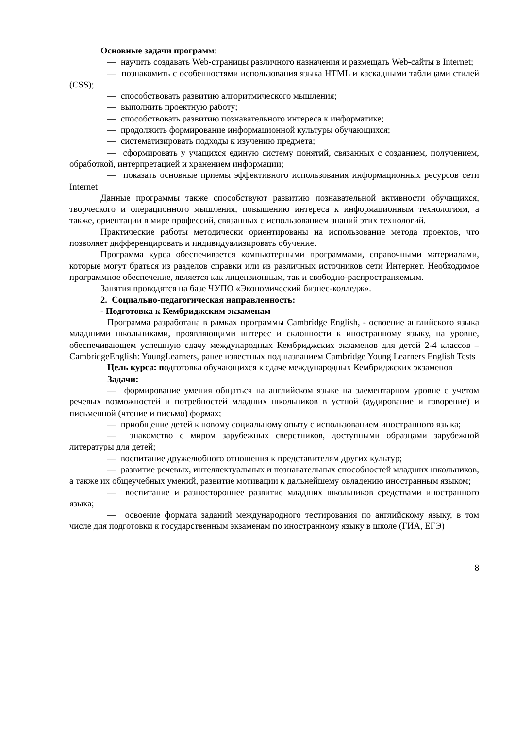Основные задачи программ:
— научить создавать Web-страницы различного назначения и размещать Web-сайты в Internet;
— познакомить с особенностями использования языка HTML и каскадными таблицами стилей (CSS);
— способствовать развитию алгоритмического мышления;
— выполнить проектную работу;
— способствовать развитию познавательного интереса к информатике;
— продолжить формирование информационной культуры обучающихся;
— систематизировать подходы к изучению предмета;
— сформировать у учащихся единую систему понятий, связанных с созданием, получением, обработкой, интерпретацией и хранением информации;
— показать основные приемы эффективного использования информационных ресурсов сети Internet
Данные программы также способствуют развитию познавательной активности обучащихся, творческого и операционного мышления, повышению интереса к информационным технологиям, а также, ориентации в мире профессий, связанных с использованием знаний этих технологий.
Практические работы методически ориентированы на использование метода проектов, что позволяет дифференцировать и индивидуализировать обучение.
Программа курса обеспечивается компьютерными программами, справочными материалами, которые могут браться из разделов справки или из различных источников сети Интернет. Необходимое программное обеспечение, является как лицензионным, так и свободно-распространяемым.
Занятия проводятся на базе ЧУПО «Экономический бизнес-колледж».
2. Социально-педагогическая направленность:
- Подготовка к Кембриджским экзаменам
Программа разработана в рамках программы Cambridge English, - освоение английского языка младшими школьниками, проявляющими интерес и склонности к иностранному языку, на уровне, обеспечивающем успешную сдачу международных Кембриджских экзаменов для детей 2-4 классов – CambridgeEnglish: YoungLearners, ранее известных под названием Cambridge Young Learners English Tests
Цель курса: подготовка обучающихся к сдаче международных Кембриджских экзаменов
Задачи:
— формирование умения общаться на английском языке на элементарном уровне с учетом речевых возможностей и потребностей младших школьников в устной (аудирование и говорение) и письменной (чтение и письмо) формах;
— приобщение детей к новому социальному опыту с использованием иностранного языка;
— знакомство с миром зарубежных сверстников, доступными образцами зарубежной литературы для детей;
— воспитание дружелюбного отношения к представителям других культур;
— развитие речевых, интеллектуальных и познавательных способностей младших школьников, а также их общеучебных умений, развитие мотивации к дальнейшему овладению иностранным языком;
— воспитание и разностороннее развитие младших школьников средствами иностранного языка;
— освоение формата заданий международного тестирования по английскому языку, в том числе для подготовки к государственным экзаменам по иностранному языку в школе (ГИА, ЕГЭ)
8